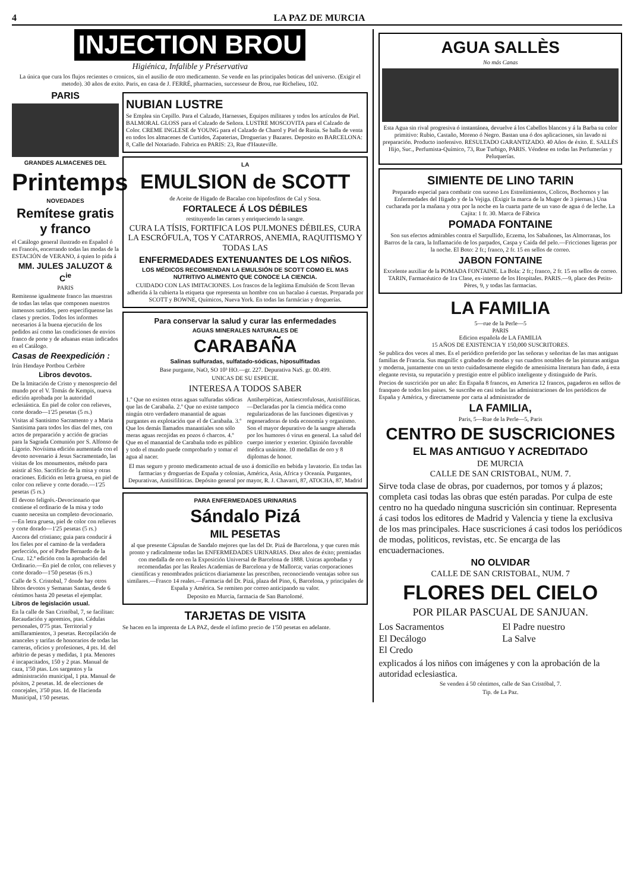4 LA PAZ DE MURCIA
INJECTION BROU
Higiénica, Infalible y Préservativa
La única que cura los flujos recientes o cronicos, sin el ausilio de otro medicamento. Se vende en las principales boticas del universo. (Exigir el metodo). 30 años de exito. Paris, en casa de J. FERRÉ, pharmacien, successeur de Brou, rue Richelieu, 102.
PARIS
GRANDES ALMACENES DEL
Printemps
NOVEDADES
Remítese gratis y franco
el Catálogo general ilustrado en Español ó en Francés, encerrando todas las modas de la ESTACIÓN de VERANO, á quien lo pida á
MM. JULES JALUZOT & C<sup>ie</sup>
PARIS
Remitense igualmente franco las muestras de todas las telas que componen nuestros inmensos surtidos, pero especifiquense las clases y precios. Todos los informes necesarios á la buena ejecución de los pedidos así como las condiciones de envios franco de porte y de aduanas estan indicados en el Catálogo.
Casas de Reexpedición :
Irún Hendaye Portbou Cerbère
Libros devotos.
De la Imitación de Cristo y menosprecio del mundo por el V. Tomás de Kempis, nueva edición aprobada por la autoridad eclesiástica. En piel de color con relieves, corte dorado—1'25 pesetas (5 rs.)
Visitas al Santisimo Sacramento y a Maria Santisima para todos los dias del mes, con actos de preparación y acción de gracias para la Sagrada Comunión por S. Alfonso de Ligorio. Novísima edición aumentada con el devoto novenario á Jesus Sacramentado, las visitas de los monumentos, método para asistir al Sto. Sacrificio de la misa y otras oraciones. Edición en letra gruesa, en piel de color con relieve y corte dorado.—1'25 pesetas (5 rs.)
El devoto feligrés.-Devocionario que contiene el ordinario de la misa y todo cuanto necesita un completo devocionario.—En letra gruesa, piel de color con relieves y corte dorado—1'25 pesetas (5 rs.)
Ancora del cristiano; guia para conducir á los fieles por el camino de la verdadera perfección, por el Padre Bernardo de la Cruz. 12.ª edición con la aprobación del Ordinario.—En piel de color, con relieves y corte dorado—1'50 pesetas (6 rs.)
Calle de S. Cristobal, 7 donde hay otros libros devotos y Semanas Santas, desde 6 céntimos hasta 20 pesetas el ejemplar.
Libros de legislación usual.
En la calle de San Cristóbal, 7, se facilitan: Recaudación y apremios, ptas. Cédulas personales, 0'75 ptas. Territorial y amillaramientos, 3 pesetas. Recopilación de aranceles y tarifas de honorarios de todas las carreras, oficios y profesiones, 4 pts. Id. del arbitrio de pesas y medidas, 1 pta. Menores é incapacitados, 150 y 2 ptas. Manual de caza, 1'50 ptas. Los sargentos y la administración municipal, 1 pta. Manual de pósitos, 2 pesetas. Id. de elecciones de concejales, 3'50 ptas. Id. de Hacienda Municipal, 1'50 pesetas.
NUBIAN LUSTRE
Se Emplea sin Cepillo. Para el Calzado, Harnesses, Equipos militares y todos los artículos de Piel. BALMORAL GLOSS para el Calzado de Señora. LUSTRE MOSCOVITA para el Calzado de Color. CREME INGLESE de YOUNG para el Calzado de Charol y Piel de Rusia. Se halla de venta en todos los almacenes de Curtidos, Zapaterias, Droguerias y Bazares. Deposito en BARCELONA: 8, Calle del Notariado. Fabrica en PARIS: 23, Rue d'Hauteville.
LA
EMULSION de SCOTT
de Aceite de Higado de Bacalao con hipofosfitos de Cal y Sosa.
FORTALECE Á LOS DÉBILES
restituyendo las carnes y enriqueciendo la sangre.
CURA LA TÍSIS, FORTIFICA LOS PULMONES DÉBILES, CURA LA ESCRÓFULA, TOS Y CATARROS, ANEMIA, RAQUITISMO Y TODAS LAS
ENFERMEDADES EXTENUANTES DE LOS NIÑOS.
LOS MÉDICOS RECOMIENDAN LA EMULSIÓN DE SCOTT COMO EL MAS NUTRITIVO ALIMENTO QUE CONOCE LA CIENCIA.
CUIDADO CON LAS IMITACIONES. Los frascos de la legítima Emulsión de Scott llevan adherida á la cubierta la etiqueta que representa un hombre con un bacalao á cuestas. Preparada por SCOTT y BOWNE, Químicos, Nueva York. En todas las farmácias y droguerías.
Para conservar la salud y curar las enfermedades
AGUAS MINERALES NATURALES DE
CARABAÑA
Salinas sulfuradas, sulfatado-sódicas, hiposulfitadas
Base purgante, NaO, SO 10³ HO.—gr. 227. Depurativa NaS. gr. 00.499.
UNICAS DE SU ESPECIE.
INTERESA A TODOS SABER
1.º Que no existen otras aguas sulfuradas sódicas que las de Carabaña. 2.º Que no existe tampoco ningún otro verdadero manantial de aguas purgantes en explotación que el de Carabaña. 3.º Que los demás llamados manantiales son sólo meras aguas recojidas en pozos ó charcos. 4.º Que en el manantial de Carabaña todo es público y todo el mundo puede comprobarlo y tomar el agua al nacer.
Antiherpéticas, Antiescrofulosas, Antisifilíticas.—Declaradas por la ciencia médica como regularizadoras de las funciones digestivas y regeneradoras de toda economía y organismo. Son el mayor depurativo de la sangre alterada por los humores ó virus en general. La salud del cuerpo interior y exterior. Opinión favorable médica unánime. 10 medallas de oro y 8 diplomas de honor.
El mas seguro y pronto medicamento actual de uso á domicilio en bebida y lavatorio. En todas las farmacias y droguerias de España y colonias, América, Asia, Africa y Oceanía. Purgantes, Depurativas, Antisifiliticas. Depósito general por mayor, R. J. Chavarri, 87, ATOCHA, 87, Madrid
PARA ENFERMEDADES URINARIAS
Sándalo Pizá
MIL PESETAS
al que presente Cápsulas de Sandalo mejores que las del Dr. Pizá de Barcelona, y que curen más pronto y radicalmente todas las ENFERMEDADES URINARIAS. Diez años de éxito; premiadas con medalla de oro en la Exposición Universal de Barcelona de 1888. Unicas aprobadas y recomendadas por las Reales Academias de Barcelona y de Mallorca; varias corporaciones científicas y renombrados prácticos diariamente las prescriben, reconociendo ventajas sobre sus similares.—Frasco 14 reales.—Farmacia del Dr. Pizá, plaza del Pino, 6, Barcelona, y principales de España y América. Se remiten por correo anticipando su valor.
Deposito en Murcia, farmacia de San Bartolomé.
TARJETAS DE VISITA
Se hacen en la imprenta de LA PAZ, desde el ínfimo precio de 1'50 pesetas en adelante.
AGUA SALLÈS
No más Canas
Esta Agua sin rival progresiva ó instantánea, devuelve á los Cabellos blancos y á la Barba su color primitivo: Rubio, Castaño, Moreno ó Negro. Bastan una ó dos aplicaciones, sin lavado ni preparación. Producto inofensivo. RESULTADO GARANTIZADO. 40 Años de éxito. E. SALLÈS Hijo, Suc., Perfumista-Químico, 73, Rue Turbigo, PARIS. Véndese en todas las Perfumerías y Peluquerías.
SIMIENTE DE LINO TARIN
Preparado especial para combatir con suceso Los Estreñimientos, Colicos, Bochornos y las Enfermedades del Higado y de la Vejiga. (Exigir la marca de la Muger de 3 piernas.) Una cucharada por la mañana y otra por la noche en la cuarta parte de un vaso de agua ó de leche. La Cajita: 1 fr. 30. Marca de Fábrica
POMADA FONTAINE
Son sus efectos admirables contra el Sarpullido, Eczema, los Sabañones, las Almorranas, los Barros de la cara, la Inflamación de los parpados, Caspa y Caida del pelo.—Fricciones ligeras por la noche. El Boto: 2 fr.; franco, 2 fr. 15 en sellos de correo.
JABON FONTAINE
Excelente auxiliar de la POMADA FONTAINE. La Bola: 2 fr.; franco, 2 fr. 15 en sellos de correo. TARIN, Farmacéutico de 1ra Clase, ex-interno de los Hospitales. PARIS.—9, place des Petits-Pères, 9, y todas las farmacias.
LA FAMILIA
5—rue de la Perle—5
PARIS
Edicion española de LA FAMILIA
15 AÑOS DE EXISTENCIA Y 150,000 SUSCRITORES.
Se publica dos veces al mes. Es el periódico preferido por las señoras y señoritas de las mas antiguas familias de Francia. Sus magnífic s grabados de modas y sus cuadros notables de las pinturas antigua y moderna, juntamente con un texto cuidadosamente elegido de amenísima literatura han dado, á esta elegante revista, su reputación y prestigio entre el público inteligente y distinguido de París.
Precios de suscrición por un año: En España 8 francos, en America 12 francos, pagaderos en sellos de franqueo de todos los paises. Se suscribe en casi todas las administraciones de los periódicos de España y América, y directamente por carta al administrador de
LA FAMILIA,
Paris, 5—Rue de la Perle—5, Paris
CENTRO DE SUSCRICIONES
EL MAS ANTIGUO Y ACREDITADO
DE MURCIA
CALLE DE SAN CRISTOBAL, NUM. 7.
Sirve toda clase de obras, por cuadernos, por tomos y á plazos; completa casi todas las obras que estén paradas. Por culpa de este centro no ha quedado ninguna suscrición sin continuar. Representa á casi todos los editores de Madrid y Valencia y tiene la exclusiva de los mas principales. Hace suscriciones á casi todos los periódicos de modas, politicos, revistas, etc. Se encarga de las encuadernaciones.
NO OLVIDAR
CALLE DE SAN CRISTOBAL, NUM. 7
FLORES DEL CIELO
POR PILAR PASCUAL DE SANJUAN.
Los Sacramentos
El Decálogo
El Credo
El Padre nuestro
La Salve
explicados á los niños con imágenes y con la aprobación de la autoridad eclesiastica.
Se venden á 50 céntimos, calle de San Cristóbal, 7.
Tip. de La Paz.